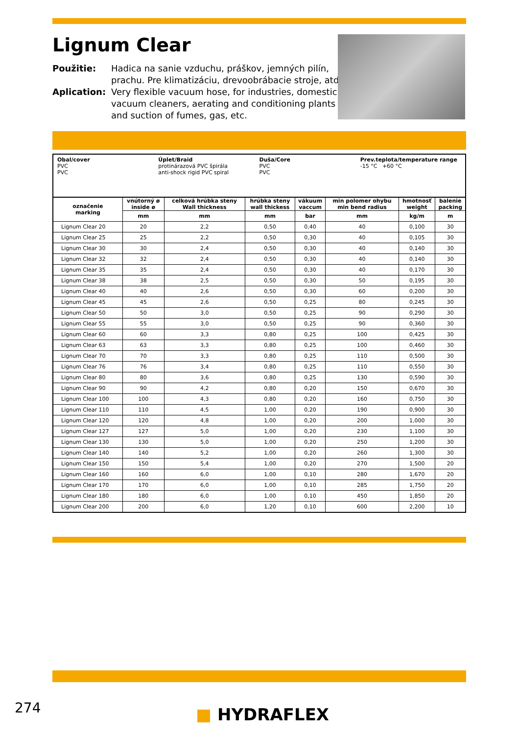Lignum Clear
Použitie: Hadica na sanie vzduchu, práškov, jemných pilín,
prachu. Pre klimatizáciu, drevoobrábacie stroje, atď.
Aplication: Very flexible vacuum hose, for industries, domestic
vacuum cleaners, aerating and conditioning plants
and suction of fumes, gas, etc.
Obal/cover
PVC
PVC
Úplet/Braid
protinárazová PVC špirála
anti-shock rigid PVC spiral
Duša/Core
PVC
PVC
Prev.teplota/temperature range
-15 °C +60 °C
| označenie marking | vnútorný ø inside ø | celková hrúbka steny Wall thickness | hrúbka steny wall thickess | vákuum vaccum | min polomer ohybu min bend radius | hmotnosť weight | balenie packing |
| --- | --- | --- | --- | --- | --- | --- | --- |
| | mm | mm | mm | bar | mm | kg/m | m |
| Lignum Clear 20 | 20 | 2,2 | 0,50 | 0,40 | 40 | 0,100 | 30 |
| Lignum Clear 25 | 25 | 2,2 | 0,50 | 0,30 | 40 | 0,105 | 30 |
| Lignum Clear 30 | 30 | 2,4 | 0,50 | 0,30 | 40 | 0,140 | 30 |
| Lignum Clear 32 | 32 | 2,4 | 0,50 | 0,30 | 40 | 0,140 | 30 |
| Lignum Clear 35 | 35 | 2,4 | 0,50 | 0,30 | 40 | 0,170 | 30 |
| Lignum Clear 38 | 38 | 2,5 | 0,50 | 0,30 | 50 | 0,195 | 30 |
| Lignum Clear 40 | 40 | 2,6 | 0,50 | 0,30 | 60 | 0,200 | 30 |
| Lignum Clear 45 | 45 | 2,6 | 0,50 | 0,25 | 80 | 0,245 | 30 |
| Lignum Clear 50 | 50 | 3,0 | 0,50 | 0,25 | 90 | 0,290 | 30 |
| Lignum Clear 55 | 55 | 3,0 | 0,50 | 0,25 | 90 | 0,360 | 30 |
| Lignum Clear 60 | 60 | 3,3 | 0,80 | 0,25 | 100 | 0,425 | 30 |
| Lignum Clear 63 | 63 | 3,3 | 0,80 | 0,25 | 100 | 0,460 | 30 |
| Lignum Clear 70 | 70 | 3,3 | 0,80 | 0,25 | 110 | 0,500 | 30 |
| Lignum Clear 76 | 76 | 3,4 | 0,80 | 0,25 | 110 | 0,550 | 30 |
| Lignum Clear 80 | 80 | 3,6 | 0,80 | 0,25 | 130 | 0,590 | 30 |
| Lignum Clear 90 | 90 | 4,2 | 0,80 | 0,20 | 150 | 0,670 | 30 |
| Lignum Clear 100 | 100 | 4,3 | 0,80 | 0,20 | 160 | 0,750 | 30 |
| Lignum Clear 110 | 110 | 4,5 | 1,00 | 0,20 | 190 | 0,900 | 30 |
| Lignum Clear 120 | 120 | 4,8 | 1,00 | 0,20 | 200 | 1,000 | 30 |
| Lignum Clear 127 | 127 | 5,0 | 1,00 | 0,20 | 230 | 1,100 | 30 |
| Lignum Clear 130 | 130 | 5,0 | 1,00 | 0,20 | 250 | 1,200 | 30 |
| Lignum Clear 140 | 140 | 5,2 | 1,00 | 0,20 | 260 | 1,300 | 30 |
| Lignum Clear 150 | 150 | 5,4 | 1,00 | 0,20 | 270 | 1,500 | 20 |
| Lignum Clear 160 | 160 | 6,0 | 1,00 | 0,10 | 280 | 1,670 | 20 |
| Lignum Clear 170 | 170 | 6,0 | 1,00 | 0,10 | 285 | 1,750 | 20 |
| Lignum Clear 180 | 180 | 6,0 | 1,00 | 0,10 | 450 | 1,850 | 20 |
| Lignum Clear 200 | 200 | 6,0 | 1,20 | 0,10 | 600 | 2,200 | 10 |
274 ■ HYDRAFLEX